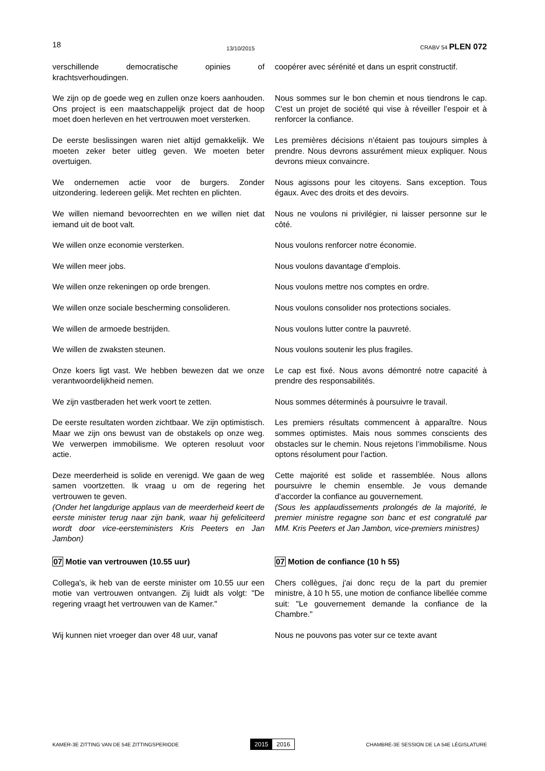18 13/10/2015 CRABV 54 PLEN 072
verschillende democratische opinies of krachtsverhoudingen.
coopérer avec sérénité et dans un esprit constructif.
We zijn op de goede weg en zullen onze koers aanhouden. Ons project is een maatschappelijk project dat de hoop moet doen herleven en het vertrouwen moet versterken.
Nous sommes sur le bon chemin et nous tiendrons le cap. C'est un projet de société qui vise à réveiller l’espoir et à renforcer la confiance.
De eerste beslissingen waren niet altijd gemakkelijk. We moeten zeker beter uitleg geven. We moeten beter overtuigen.
Les premières décisions n’étaient pas toujours simples à prendre. Nous devrons assurément mieux expliquer. Nous devrons mieux convaincre.
We ondernemen actie voor de burgers. Zonder uitzondering. Iedereen gelijk. Met rechten en plichten.
Nous agissons pour les citoyens. Sans exception. Tous égaux. Avec des droits et des devoirs.
We willen niemand bevoorrechten en we willen niet dat iemand uit de boot valt.
Nous ne voulons ni privilégier, ni laisser personne sur le côté.
We willen onze economie versterken. Nous voulons renforcer notre économie.
We willen meer jobs. Nous voulons davantage d’emplois.
We willen onze rekeningen op orde brengen. Nous voulons mettre nos comptes en ordre.
We willen onze sociale bescherming consolideren.
Nous voulons consolider nos protections sociales.
We willen de armoede bestrijden. Nous voulons lutter contre la pauvreté.
We willen de zwaksten steunen. Nous voulons soutenir les plus fragiles.
Onze koers ligt vast. We hebben bewezen dat we onze verantwoordelijkheid nemen.
Le cap est fixé. Nous avons démontré notre capacité à prendre des responsabilités.
We zijn vastberaden het werk voort te zetten.
Nous sommes déterminés à poursuivre le travail.
De eerste resultaten worden zichtbaar. We zijn optimistisch. Maar we zijn ons bewust van de obstakels op onze weg. We verwerpen immobilisme. We opteren resoluut voor actie.
Les premiers résultats commencent à apparaître. Nous sommes optimistes. Mais nous sommes conscients des obstacles sur le chemin. Nous rejetons l’immobilisme. Nous optons résolument pour l’action.
Deze meerderheid is solide en verenigd. We gaan de weg samen voortzetten. Ik vraag u om de regering het vertrouwen te geven.
(Onder het langdurige applaus van de meerderheid keert de eerste minister terug naar zijn bank, waar hij gefeliciteerd wordt door vice-eersteministers Kris Peeters en Jan Jambon)
Cette majorité est solide et rassemblée. Nous allons poursuivre le chemin ensemble. Je vous demande d’accorder la confiance au gouvernement.
(Sous les applaudissements prolongés de la majorité, le premier ministre regagne son banc et est congratulé par MM. Kris Peeters et Jan Jambon, vice-premiers ministres)
07 Motie van vertrouwen (10.55 uur) 07 Motion de confiance (10 h 55)
Collega's, ik heb van de eerste minister om 10.55 uur een motie van vertrouwen ontvangen. Zij luidt als volgt: "De regering vraagt het vertrouwen van de Kamer."
Chers collègues, j'ai donc reçu de la part du premier ministre, à 10 h 55, une motion de confiance libellée comme suit: "Le gouvernement demande la confiance de la Chambre."
Wij kunnen niet vroeger dan over 48 uur, vanaf
Nous ne pouvons pas voter sur ce texte avant
KAMER-3E ZITTING VAN DE 54E ZITTINGSPERIODE 2015 2016 CHAMBRE-3E SESSION DE LA 54E LÉGISLATURE